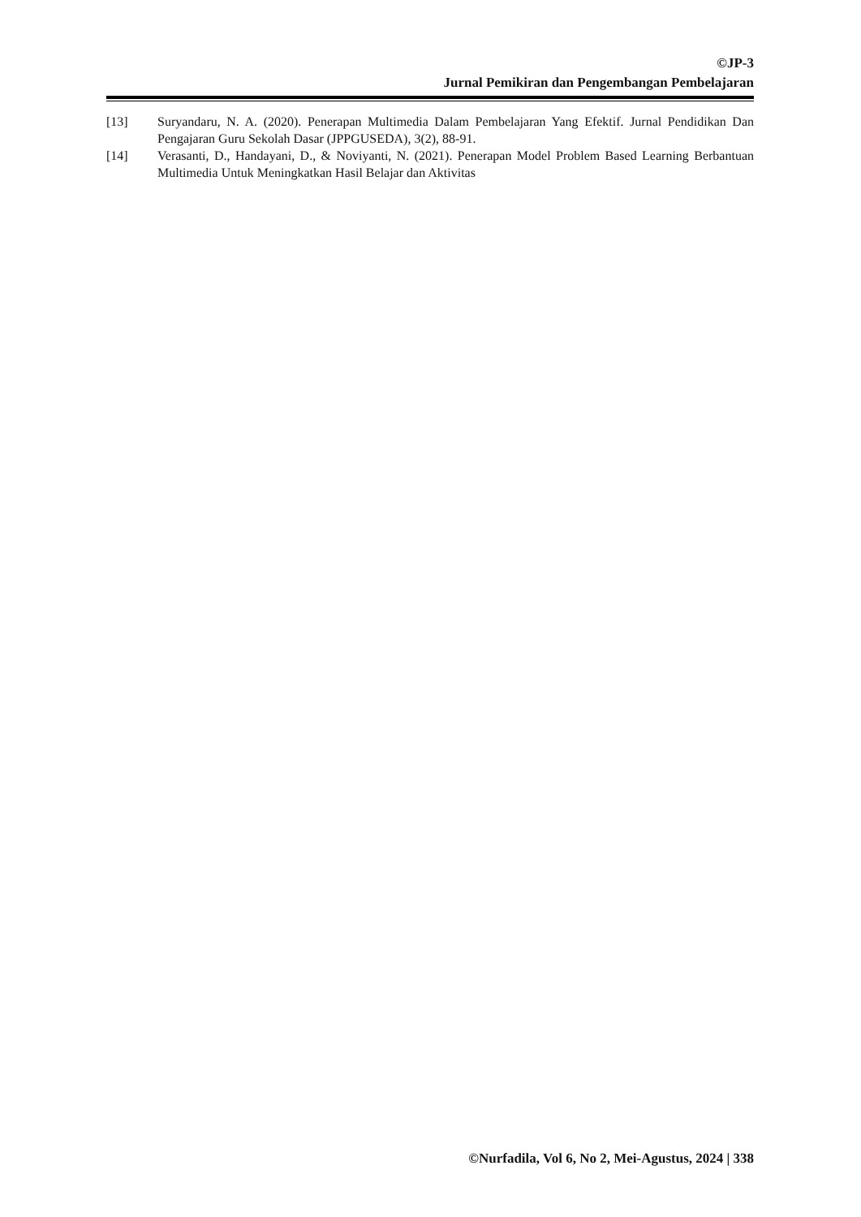©JP-3
Jurnal Pemikiran dan Pengembangan Pembelajaran
[13] Suryandaru, N. A. (2020). Penerapan Multimedia Dalam Pembelajaran Yang Efektif. Jurnal Pendidikan Dan Pengajaran Guru Sekolah Dasar (JPPGUSEDA), 3(2), 88-91.
[14] Verasanti, D., Handayani, D., & Noviyanti, N. (2021). Penerapan Model Problem Based Learning Berbantuan Multimedia Untuk Meningkatkan Hasil Belajar dan Aktivitas
©Nurfadila, Vol 6, No 2, Mei-Agustus, 2024 | 338